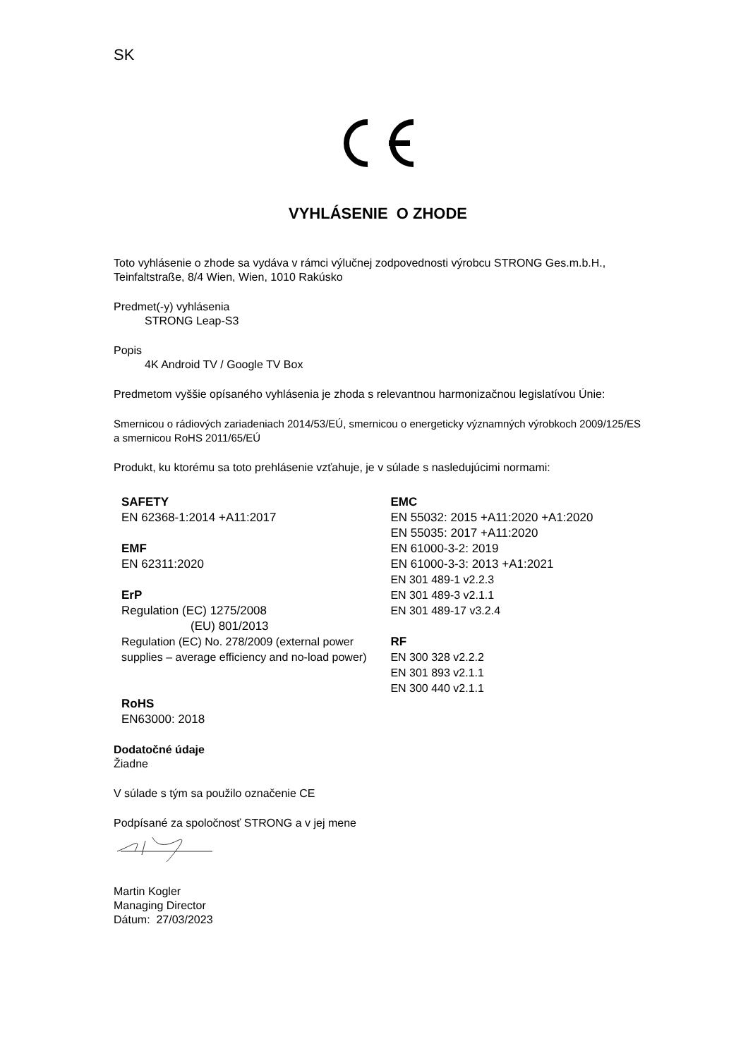SK
VYHLÁSENIE O ZHODE
Toto vyhlásenie o zhode sa vydáva v rámci výlučnej zodpovednosti výrobcu STRONG Ges.m.b.H., Teinfaltstraße, 8/4 Wien, Wien, 1010 Rakúsko
Predmet(-y) vyhlásenia
STRONG Leap-S3
Popis
4K Android TV / Google TV Box
Predmetom vyššie opísaného vyhlásenia je zhoda s relevantnou harmonizačnou legislatívou Únie:
Smernicou o rádiových zariadeniach 2014/53/EÚ, smernicou o energeticky významných výrobkoch 2009/125/ES a smernicou RoHS 2011/65/EÚ
Produkt, ku ktorému sa toto prehlásenie vzťahuje, je v súlade s nasledujúcimi normami:
SAFETY
EN 62368-1:2014 +A11:2017
EMF
EN 62311:2020
ErP
Regulation (EC) 1275/2008
(EU) 801/2013
Regulation (EC) No. 278/2009 (external power supplies – average efficiency and no-load power)
RoHS
EN63000: 2018
EMC
EN 55032: 2015 +A11:2020 +A1:2020
EN 55035: 2017 +A11:2020
EN 61000-3-2: 2019
EN 61000-3-3: 2013 +A1:2021
EN 301 489-1 v2.2.3
EN 301 489-3 v2.1.1
EN 301 489-17 v3.2.4
RF
EN 300 328 v2.2.2
EN 301 893 v2.1.1
EN 300 440 v2.1.1
Dodatočné údaje
Žiadne
V súlade s tým sa použilo označenie CE
Podpísané za spoločnosť STRONG a v jej mene
Martin Kogler
Managing Director
Dátum: 27/03/2023